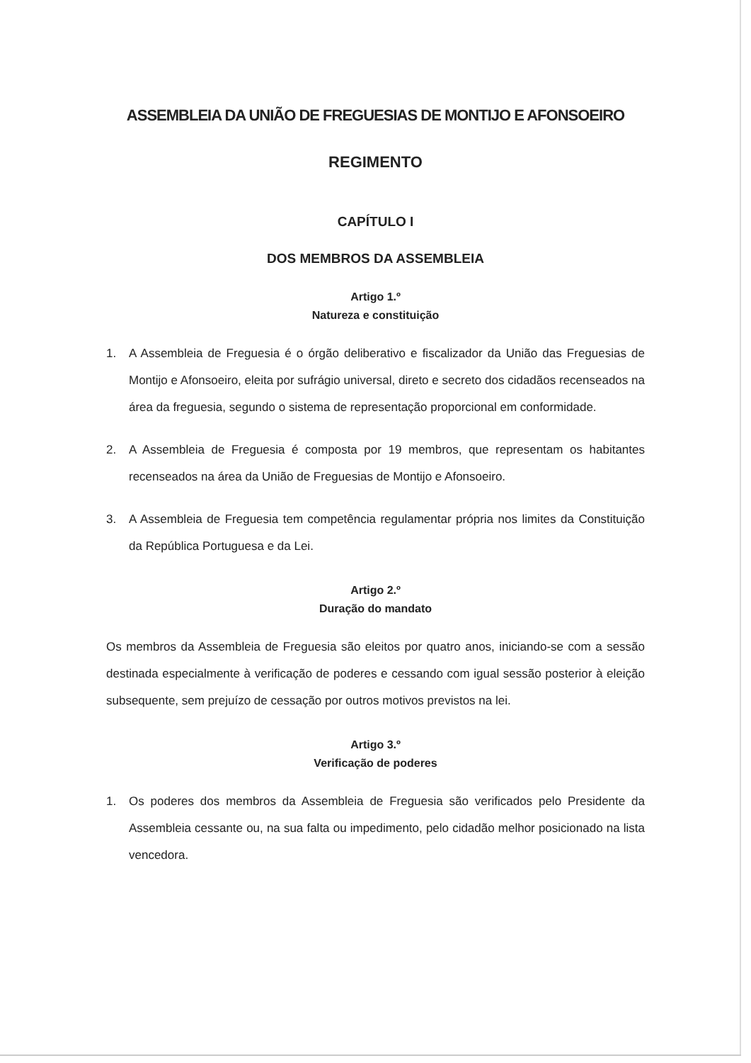ASSEMBLEIA DA UNIÃO DE FREGUESIAS DE MONTIJO E AFONSOEIRO
REGIMENTO
CAPÍTULO I
DOS MEMBROS DA ASSEMBLEIA
Artigo 1.º
Natureza e constituição
1. A Assembleia de Freguesia é o órgão deliberativo e fiscalizador da União das Freguesias de Montijo e Afonsoeiro, eleita por sufrágio universal, direto e secreto dos cidadãos recenseados na área da freguesia, segundo o sistema de representação proporcional em conformidade.
2. A Assembleia de Freguesia é composta por 19 membros, que representam os habitantes recenseados na área da União de Freguesias de Montijo e Afonsoeiro.
3. A Assembleia de Freguesia tem competência regulamentar própria nos limites da Constituição da República Portuguesa e da Lei.
Artigo 2.º
Duração do mandato
Os membros da Assembleia de Freguesia são eleitos por quatro anos, iniciando-se com a sessão destinada especialmente à verificação de poderes e cessando com igual sessão posterior à eleição subsequente, sem prejuízo de cessação por outros motivos previstos na lei.
Artigo 3.º
Verificação de poderes
1. Os poderes dos membros da Assembleia de Freguesia são verificados pelo Presidente da Assembleia cessante ou, na sua falta ou impedimento, pelo cidadão melhor posicionado na lista vencedora.